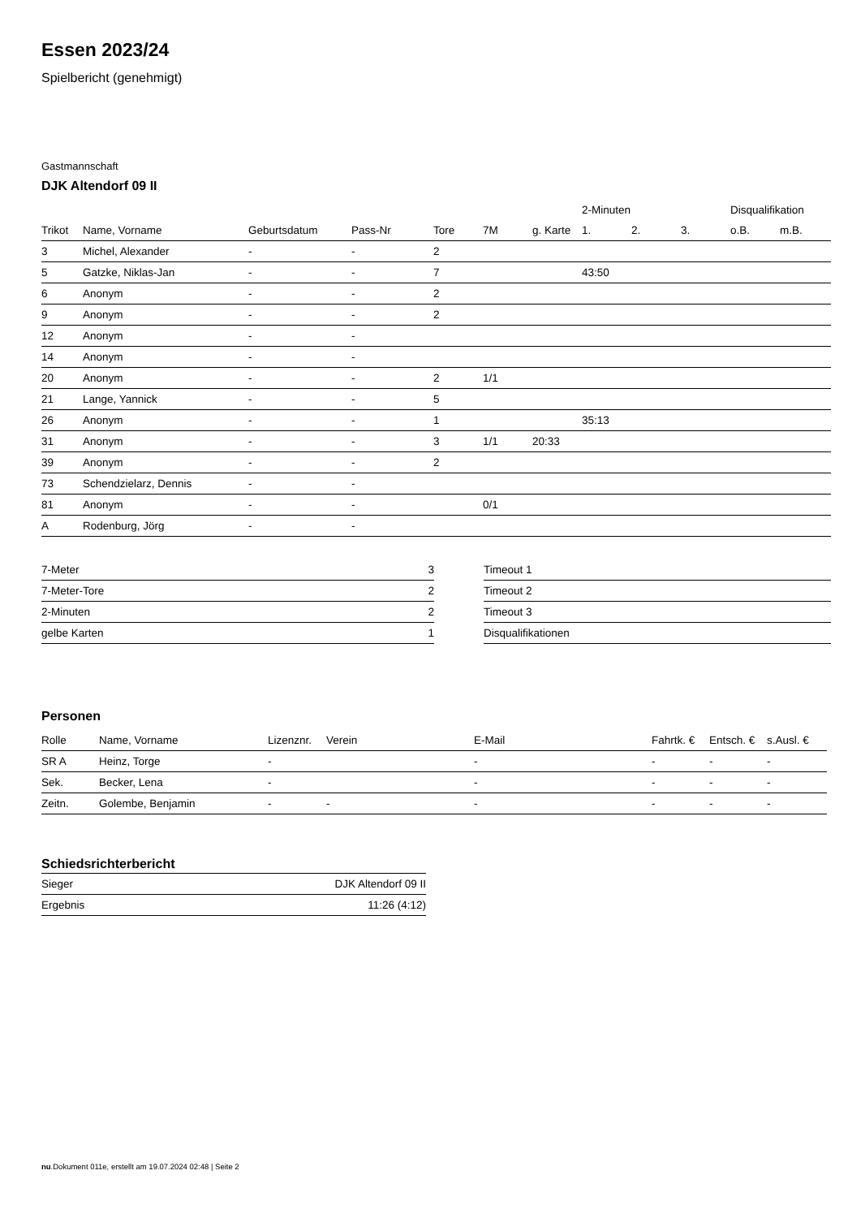Essen 2023/24
Spielbericht (genehmigt)
Gastmannschaft
DJK Altendorf 09 II
| | | | | | | | 2-Minuten | | | Disqualifikation | |
| --- | --- | --- | --- | --- | --- | --- | --- | --- | --- | --- | --- |
| Trikot | Name, Vorname | Geburtsdatum | Pass-Nr | Tore | 7M | g. Karte | 1. | 2. | 3. | o.B. | m.B. |
| 3 | Michel, Alexander | - | - | 2 | | | | | | | |
| 5 | Gatzke, Niklas-Jan | - | - | 7 | | | 43:50 | | | | |
| 6 | Anonym | - | - | 2 | | | | | | | |
| 9 | Anonym | - | - | 2 | | | | | | | |
| 12 | Anonym | - | - | | | | | | | | |
| 14 | Anonym | - | - | | | | | | | | |
| 20 | Anonym | - | - | 2 | 1/1 | | | | | | |
| 21 | Lange, Yannick | - | - | 5 | | | | | | | |
| 26 | Anonym | - | - | 1 | | | 35:13 | | | | |
| 31 | Anonym | - | - | 3 | 1/1 | 20:33 | | | | | |
| 39 | Anonym | - | - | 2 | | | | | | | |
| 73 | Schendzielarz, Dennis | - | - | | | | | | | | |
| 81 | Anonym | - | - | | 0/1 | | | | | | |
| A | Rodenburg, Jörg | - | - | | | | | | | | |
| 7-Meter | 3 |
| 7-Meter-Tore | 2 |
| 2-Minuten | 2 |
| gelbe Karten | 1 |
| Timeout 1 |
| Timeout 2 |
| Timeout 3 |
| Disqualifikationen |
Personen
| Rolle | Name, Vorname | Lizenznr. | Verein | E-Mail | Fahrtk. € | Entsch. € | s.Ausl. € |
| --- | --- | --- | --- | --- | --- | --- | --- |
| SR A | Heinz, Torge | - | | - | - | - | - |
| Sek. | Becker, Lena | - | | - | - | - | - |
| Zeitn. | Golembe, Benjamin | - | - | - | - | - | - |
Schiedsrichterbericht
| Sieger | DJK Altendorf 09 II |
| Ergebnis | 11:26 (4:12) |
nu.Dokument 011e, erstellt am 19.07.2024 02:48 | Seite 2